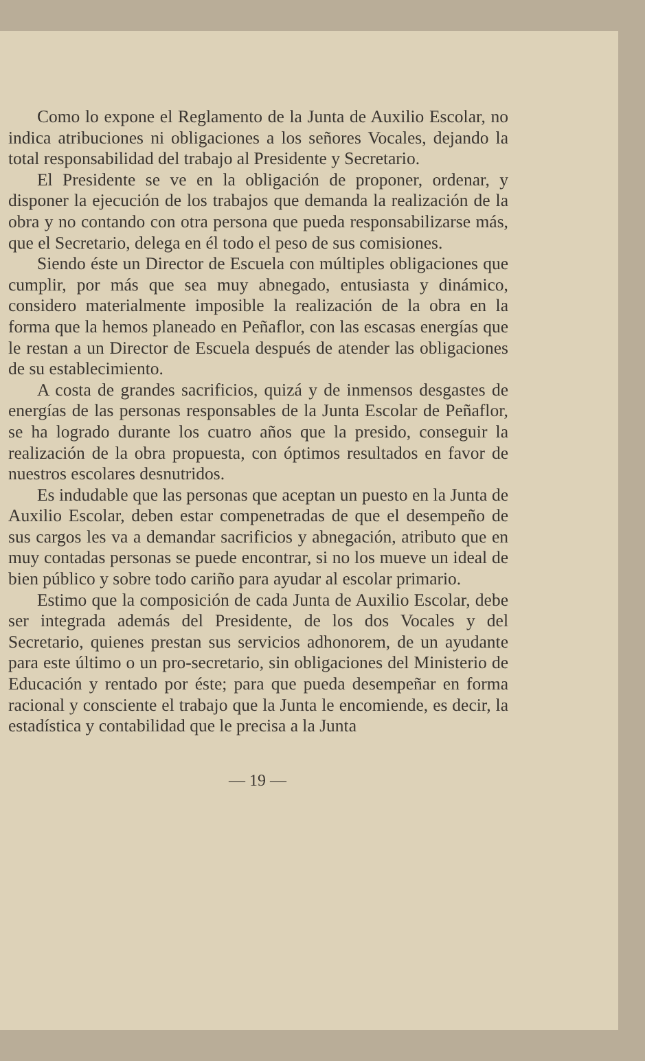Como lo expone el Reglamento de la Junta de Auxilio Escolar, no indica atribuciones ni obligaciones a los señores Vocales, dejando la total responsabilidad del trabajo al Presidente y Secretario.
El Presidente se ve en la obligación de proponer, ordenar, y disponer la ejecución de los trabajos que demanda la realización de la obra y no contando con otra persona que pueda responsabilizarse más, que el Secretario, delega en él todo el peso de sus comisiones.
Siendo éste un Director de Escuela con múltiples obligaciones que cumplir, por más que sea muy abnegado, entusiasta y dinámico, considero materialmente imposible la realización de la obra en la forma que la hemos planeado en Peñaflor, con las escasas energías que le restan a un Director de Escuela después de atender las obligaciones de su establecimiento.
A costa de grandes sacrificios, quizá y de inmensos desgastes de energías de las personas responsables de la Junta Escolar de Peñaflor, se ha logrado durante los cuatro años que la presido, conseguir la realización de la obra propuesta, con óptimos resultados en favor de nuestros escolares desnutridos.
Es indudable que las personas que aceptan un puesto en la Junta de Auxilio Escolar, deben estar compenetradas de que el desempeño de sus cargos les va a demandar sacrificios y abnegación, atributo que en muy contadas personas se puede encontrar, si no los mueve un ideal de bien público y sobre todo cariño para ayudar al escolar primario.
Estimo que la composición de cada Junta de Auxilio Escolar, debe ser integrada además del Presidente, de los dos Vocales y del Secretario, quienes prestan sus servicios adhonorem, de un ayudante para este último o un pro-secretario, sin obligaciones del Ministerio de Educación y rentado por éste; para que pueda desempeñar en forma racional y consciente el trabajo que la Junta le encomiende, es decir, la estadística y contabilidad que le precisa a la Junta
— 19 —